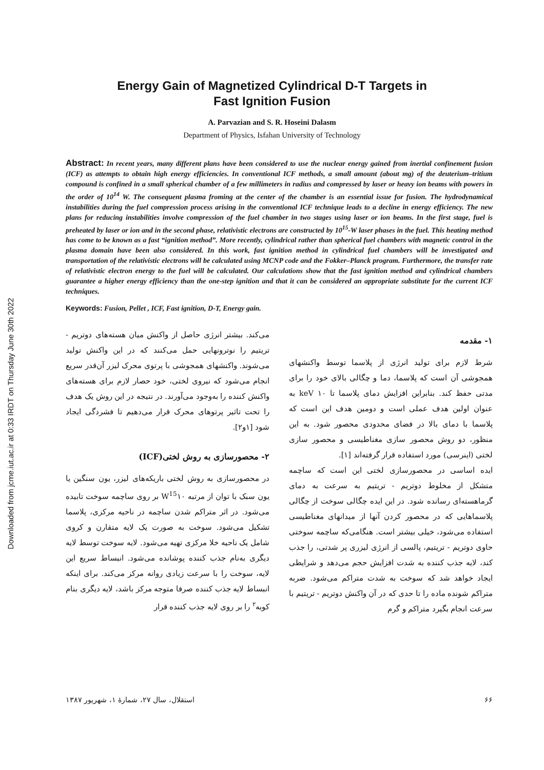Downloaded from jcme.iut.ac.ir at 0:33 IRDT on Thursday June 30th 2022
Energy Gain of Magnetized Cylindrical D-T Targets in
Fast Ignition Fusion
A. Parvazian and S. R. Hoseini Dalasm
Department of Physics, Isfahan University of Technology
Abstract: In recent years, many different plans have been considered to use the nuclear energy gained from inertial confinement fusion (ICF) as attempts to obtain high energy efficiencies. In conventional ICF methods, a small amount (about mg) of the deuterium–tritium compound is confined in a small spherical chamber of a few millimeters in radius and compressed by laser or heavy ion beams with powers in the order of 10<sup>14</sup> W. The consequent plasma froming at the center of the chamber is an essential issue for fusion. The hydrodynamical instabilities during the fuel compression process arising in the conventional ICF technique leads to a decline in energy efficiency. The new plans for reducing instabilities involve compression of the fuel chamber in two stages using laser or ion beams. In the first stage, fuel is preheated by laser or ion and in the second phase, relativistic electrons are constructed by 10<sup>15</sup>-W laser phases in the fuel. This heating method has come to be known as a fast “ignition method”. More recently, cylindrical rather than spherical fuel chambers with magnetic control in the plasma domain have been also considered. In this work, fast ignition method in cylindrical fuel chambers will be investigated and transportation of the relativistic electrons will be calculated using MCNP code and the Fokker–Planck program. Furthermore, the transfer rate of relativistic electron energy to the fuel will be calculated. Our calculations show that the fast ignition method and cylindrical chambers guarantee a higher energy efficiency than the one-step ignition and that it can be considered an appropriate substitute for the current ICF techniques.
Keywords: Fusion, Pellet , ICF, Fast ignition, D-T, Energy gain.
۱- مقدمه
شرط لازم برای تولید انرژی از پلاسما توسط واکنشهای همجوشی آن است که پلاسما، دما و چگالی بالای خود را برای مدتی حفظ کند. بنابراین افزایش دمای پلاسما تا keV ۱۰ به عنوان اولین هدف عملی است و دومین هدف این است که پلاسما با دمای بالا در فضای محدودی محصور شود. به این منظور، دو روش محصور سازی مغناطیسی و محصور سازی لختی (اینرسی) مورد استفاده قرار گرفته‌اند [۱].
ایده اساسی در محصورسازی لختی این است که ساچمه متشکل از مخلوط دوتریم - تریتیم به سرعت به دمای گرماهسته‌ای رسانده شود. در این ایده چگالی سوخت از چگالی پلاسماهایی که در محصور کردن آنها از میدانهای مغناطیسی استفاده می‌شود، خیلی بیشتر است. هنگامی‌که ساچمه سوختی حاوی دوتریم - تریتیم، پالسی از انرژی لیزری پر شدتی، را جذب کند، لایه جذب کننده به شدت افزایش حجم می‌دهد و شرایطی ایجاد خواهد شد که سوخت به شدت متراکم می‌شود. ضربه متراکم شونده ماده را تا حدی که در آن واکنش دوتریم - تریتیم با سرعت انجام بگیرد متراکم و گرم
می‌کند. بیشتر انرژی حاصل از واکنش میان هسته‌های دوتریم - تریتیم را نوترونهایی حمل می‌کنند که در این واکنش تولید می‌شوند. واکنشهای همجوشی با پرتوی محرک لیزر آن‌قدر سریع انجام می‌شود که نیروی لختی، خود حصار لازم برای هسته‌های واکنش کننده را به‌وجود می‌آورند. در نتیجه در این روش یک هدف را تحت تاثیر پرتوهای محرک قرار می‌دهیم تا فشردگی ایجاد شود [۱و۲].
۲- محصورسازی به روش لختی(ICF)
در محصورسازی به روش لختی باریکه‌های لیزر، یون سنگین یا یون سبک با توان از مرتبه W<sup>15</sup>۱۰ بر روی ساچمه سوخت تابیده می‌شود. در اثر متراکم شدن ساچمه در ناحیه مرکزی، پلاسما تشکیل می‌شود. سوخت به صورت یک لایه متقارن و کروی شامل یک ناحیه خلا مرکزی تهیه می‌شود. لایه سوخت توسط لایه دیگری به‌نام جذب کننده پوشانده می‌شود. انبساط سریع این لایه، سوخت را با سرعت زیادی روانه مرکز می‌کند. برای اینکه انبساط لایه جذب کننده صرفا متوجه مرکز باشد، لایه دیگری بنام کوبه<sup>۲</sup> را بر روی لایه جذب کننده قرار
۶۶ استقلال، سال ۲۷، شمارهٔ ۱، شهریور ۱۳۸۷